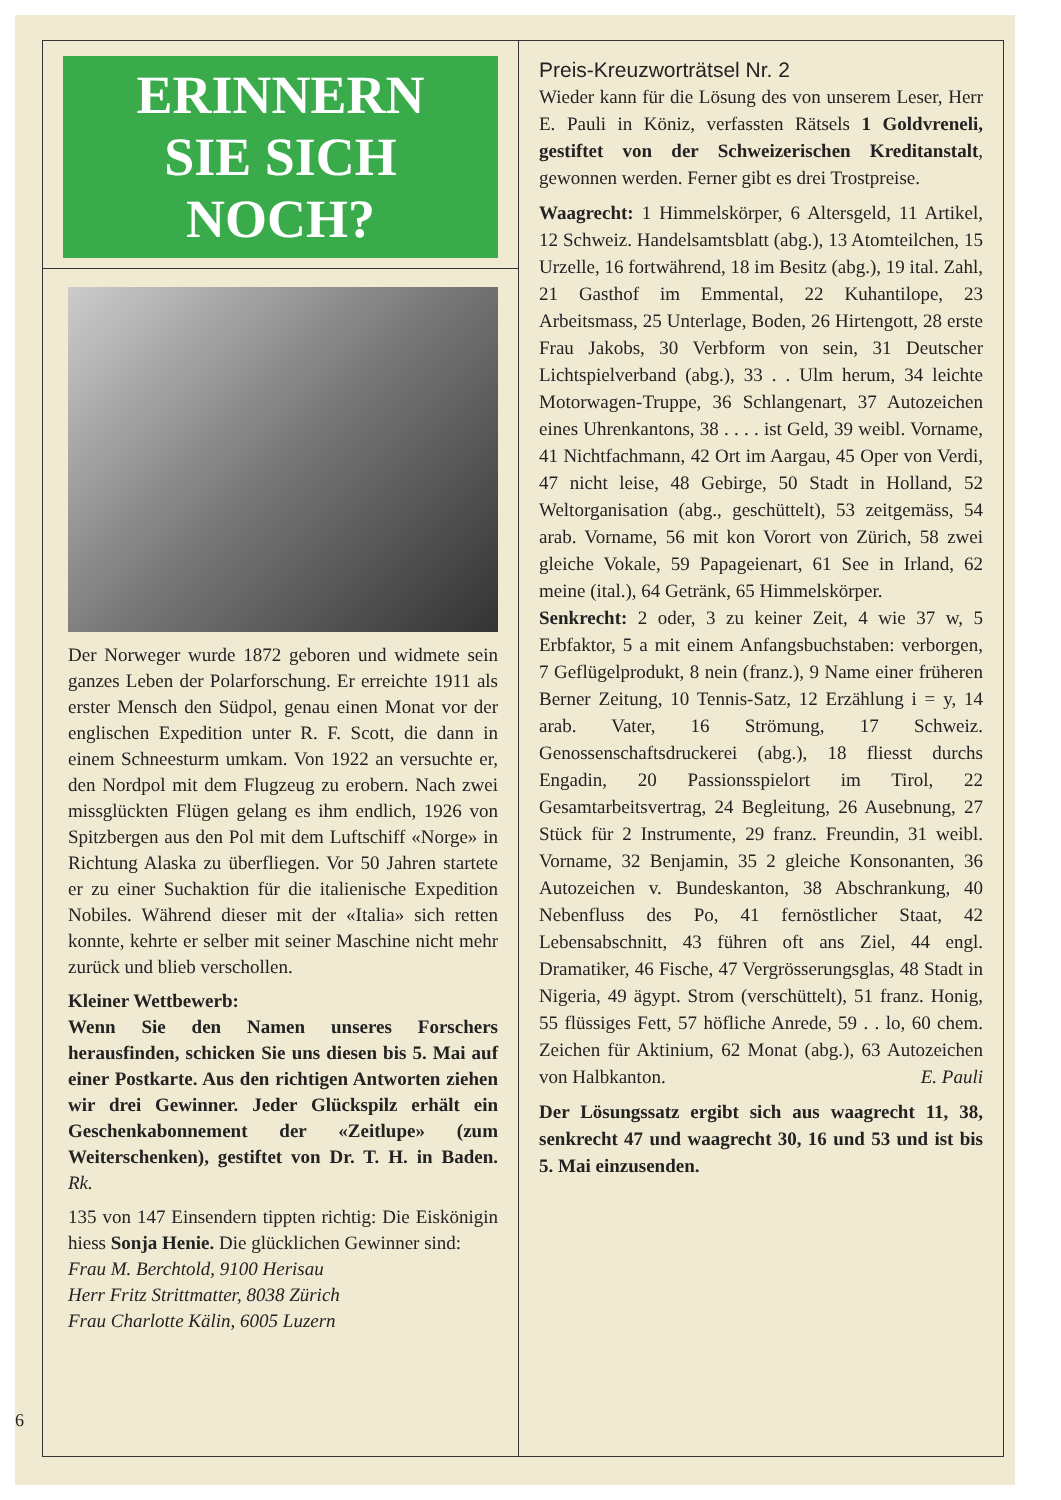ERINNERN
SIE SICH NOCH?
Der Norweger wurde 1872 geboren und widmete sein ganzes Leben der Polarforschung. Er erreichte 1911 als erster Mensch den Südpol, genau einen Monat vor der englischen Expedition unter R. F. Scott, die dann in einem Schneesturm umkam. Von 1922 an versuchte er, den Nordpol mit dem Flugzeug zu erobern. Nach zwei missglückten Flügen gelang es ihm endlich, 1926 von Spitzbergen aus den Pol mit dem Luftschiff «Norge» in Richtung Alaska zu überfliegen. Vor 50 Jahren startete er zu einer Suchaktion für die italienische Expedition Nobiles. Während dieser mit der «Italia» sich retten konnte, kehrte er selber mit seiner Maschine nicht mehr zurück und blieb verschollen.
Kleiner Wettbewerb:
Wenn Sie den Namen unseres Forschers herausfinden, schicken Sie uns diesen bis 5. Mai auf einer Postkarte. Aus den richtigen Antworten ziehen wir drei Gewinner. Jeder Glückspilz erhält ein Geschenkabonnement der «Zeitlupe» (zum Weiterschenken), gestiftet von Dr. T. H. in Baden. Rk.
135 von 147 Einsendern tippten richtig: Die Eiskönigin hiess Sonja Henie. Die glücklichen Gewinner sind:
Frau M. Berchtold, 9100 Herisau
Herr Fritz Strittmatter, 8038 Zürich
Frau Charlotte Kälin, 6005 Luzern
Preis-Kreuzworträtsel Nr. 2
Wieder kann für die Lösung des von unserem Leser, Herr E. Pauli in Köniz, verfassten Rätsels 1 Goldvreneli, gestiftet von der Schweizerischen Kreditanstalt, gewonnen werden. Ferner gibt es drei Trostpreise.
Waagrecht: 1 Himmelskörper, 6 Altersgeld, 11 Artikel, 12 Schweiz. Handelsamtsblatt (abg.), 13 Atomteilchen, 15 Urzelle, 16 fortwährend, 18 im Besitz (abg.), 19 ital. Zahl, 21 Gasthof im Emmental, 22 Kuhantilope, 23 Arbeitsmass, 25 Unterlage, Boden, 26 Hirtengott, 28 erste Frau Jakobs, 30 Verbform von sein, 31 Deutscher Lichtspielverband (abg.), 33 . . Ulm herum, 34 leichte Motorwagen-Truppe, 36 Schlangenart, 37 Autozeichen eines Uhrenkantons, 38 . . . . ist Geld, 39 weibl. Vorname, 41 Nichtfachmann, 42 Ort im Aargau, 45 Oper von Verdi, 47 nicht leise, 48 Gebirge, 50 Stadt in Holland, 52 Weltorganisation (abg., geschüttelt), 53 zeitgemäss, 54 arab. Vorname, 56 mit kon Vorort von Zürich, 58 zwei gleiche Vokale, 59 Papageienart, 61 See in Irland, 62 meine (ital.), 64 Getränk, 65 Himmelskörper.
Senkrecht: 2 oder, 3 zu keiner Zeit, 4 wie 37 w, 5 Erbfaktor, 5 a mit einem Anfangsbuchstaben: verborgen, 7 Geflügelprodukt, 8 nein (franz.), 9 Name einer früheren Berner Zeitung, 10 Tennis-Satz, 12 Erzählung i = y, 14 arab. Vater, 16 Strömung, 17 Schweiz. Genossenschaftsdruckerei (abg.), 18 fliesst durchs Engadin, 20 Passionsspielort im Tirol, 22 Gesamtarbeitsvertrag, 24 Begleitung, 26 Ausebnung, 27 Stück für 2 Instrumente, 29 franz. Freundin, 31 weibl. Vorname, 32 Benjamin, 35 2 gleiche Konsonanten, 36 Autozeichen v. Bundeskanton, 38 Abschrankung, 40 Nebenfluss des Po, 41 fernöstlicher Staat, 42 Lebensabschnitt, 43 führen oft ans Ziel, 44 engl. Dramatiker, 46 Fische, 47 Vergrösserungsglas, 48 Stadt in Nigeria, 49 ägypt. Strom (verschüttelt), 51 franz. Honig, 55 flüssiges Fett, 57 höfliche Anrede, 59 . . lo, 60 chem. Zeichen für Aktinium, 62 Monat (abg.), 63 Autozeichen von Halbkanton. E. Pauli
Der Lösungssatz ergibt sich aus waagrecht 11, 38, senkrecht 47 und waagrecht 30, 16 und 53 und ist bis 5. Mai einzusenden.
6